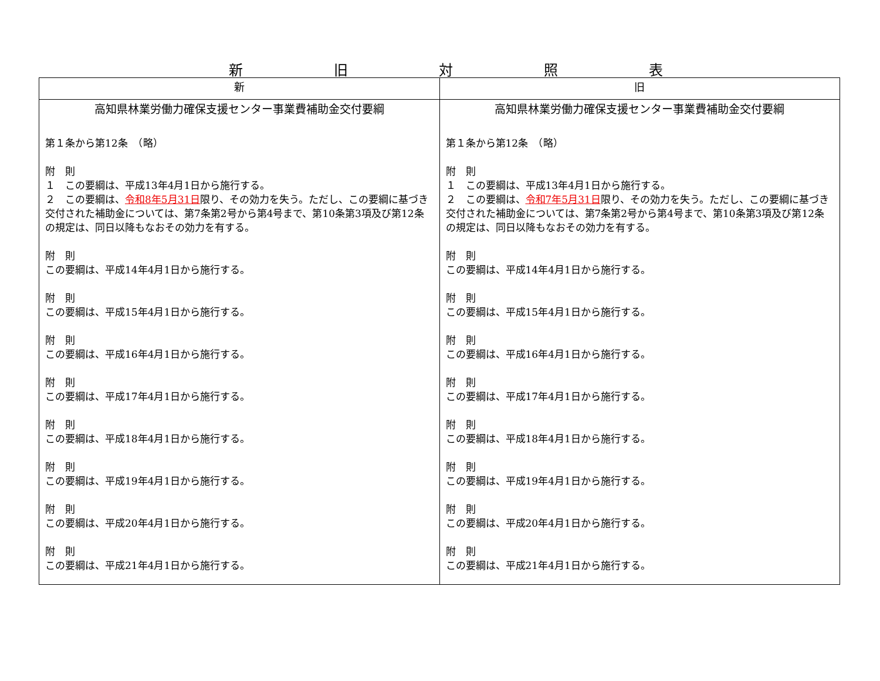新旧対照表
| 新 | 旧 |
| --- | --- |
| 高知県林業労働力確保支援センター事業費補助金交付要綱 第１条から第12条 （略） 附 則 １ この要綱は、平成13年4月1日から施行する。 ２ この要綱は、 令和8年5月31日 限り、その効力を失う。ただし、この要綱に基づき交付された補助金については、第7条第2号から第4号まで、第10条第3項及び第12条の規定は、同日以降もなおその効力を有する。 附 則 この要綱は、平成14年4月1日から施行する。 附 則 この要綱は、平成15年4月1日から施行する。 附 則 この要綱は、平成16年4月1日から施行する。 附 則 この要綱は、平成17年4月1日から施行する。 附 則 この要綱は、平成18年4月1日から施行する。 附 則 この要綱は、平成19年4月1日から施行する。 附 則 この要綱は、平成20年4月1日から施行する。 附 則 この要綱は、平成21年4月1日から施行する。 | 高知県林業労働力確保支援センター事業費補助金交付要綱 第１条から第12条 （略） 附 則 １ この要綱は、平成13年4月1日から施行する。 ２ この要綱は、 令和7年5月31日 限り、その効力を失う。ただし、この要綱に基づき交付された補助金については、第7条第2号から第4号まで、第10条第3項及び第12条の規定は、同日以降もなおその効力を有する。 附 則 この要綱は、平成14年4月1日から施行する。 附 則 この要綱は、平成15年4月1日から施行する。 附 則 この要綱は、平成16年4月1日から施行する。 附 則 この要綱は、平成17年4月1日から施行する。 附 則 この要綱は、平成18年4月1日から施行する。 附 則 この要綱は、平成19年4月1日から施行する。 附 則 この要綱は、平成20年4月1日から施行する。 附 則 この要綱は、平成21年4月1日から施行する。 |